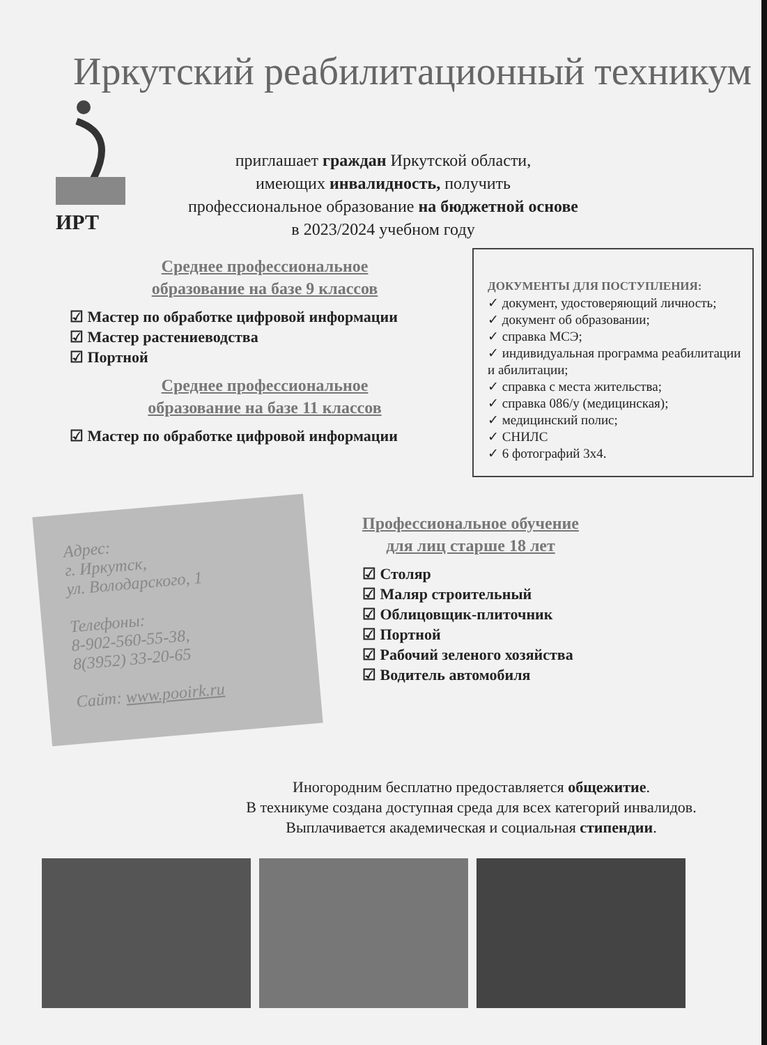Иркутский реабилитационный техникум
ИРТ
приглашает граждан Иркутской области,
имеющих инвалидность, получить
профессиональное образование на бюджетной основе
в 2023/2024 учебном году
Среднее профессиональное
образование на базе 9 классов
☑ Мастер по обработке цифровой информации
☑ Мастер растениеводства
☑ Портной
Среднее профессиональное
образование на базе 11 классов
☑ Мастер по обработке цифровой информации
ДОКУМЕНТЫ ДЛЯ ПОСТУПЛЕНИЯ:
✓ документ, удостоверяющий личность;
✓ документ об образовании;
✓ справка МСЭ;
✓ индивидуальная программа реабилитации и абилитации;
✓ справка с места жительства;
✓ справка 086/у (медицинская);
✓ медицинский полис;
✓ СНИЛС
✓ 6 фотографий 3х4.
Адрес:
г. Иркутск,
ул. Володарского, 1
Телефоны:
8-902-560-55-38,
8(3952) 33-20-65
Сайт: www.pooirk.ru
Профессиональное обучение
для лиц старше 18 лет
☑ Столяр
☑ Маляр строительный
☑ Облицовщик-плиточник
☑ Портной
☑ Рабочий зеленого хозяйства
☑ Водитель автомобиля
Иногородним бесплатно предоставляется общежитие.
В техникуме создана доступная среда для всех категорий инвалидов.
Выплачивается академическая и социальная стипендии.